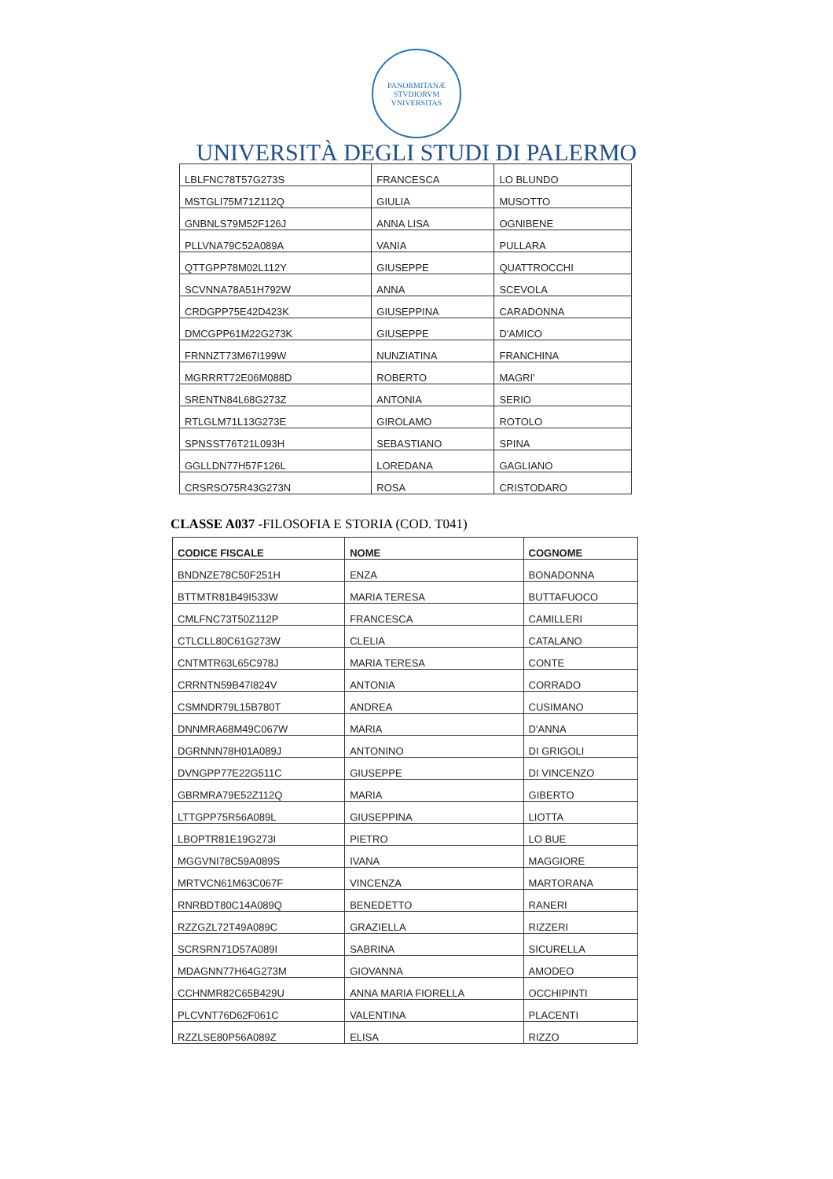PANORMITANÆ STVDIORVM VNIVERSITAS
UNIVERSITÀ DEGLI STUDI DI PALERMO
| LBLFNC78T57G273S | FRANCESCA | LO BLUNDO |
| MSTGLI75M71Z112Q | GIULIA | MUSOTTO |
| GNBNLS79M52F126J | ANNA LISA | OGNIBENE |
| PLLVNA79C52A089A | VANIA | PULLARA |
| QTTGPP78M02L112Y | GIUSEPPE | QUATTROCCHI |
| SCVNNA78A51H792W | ANNA | SCEVOLA |
| CRDGPP75E42D423K | GIUSEPPINA | CARADONNA |
| DMCGPP61M22G273K | GIUSEPPE | D'AMICO |
| FRNNZT73M67I199W | NUNZIATINA | FRANCHINA |
| MGRRRT72E06M088D | ROBERTO | MAGRI' |
| SRENTN84L68G273Z | ANTONIA | SERIO |
| RTLGLM71L13G273E | GIROLAMO | ROTOLO |
| SPNSST76T21L093H | SEBASTIANO | SPINA |
| GGLLDN77H57F126L | LOREDANA | GAGLIANO |
| CRSRSO75R43G273N | ROSA | CRISTODARO |
CLASSE A037 -FILOSOFIA E STORIA (COD. T041)
| CODICE FISCALE | NOME | COGNOME |
| --- | --- | --- |
| BNDNZE78C50F251H | ENZA | BONADONNA |
| BTTMTR81B49I533W | MARIA TERESA | BUTTAFUOCO |
| CMLFNC73T50Z112P | FRANCESCA | CAMILLERI |
| CTLCLL80C61G273W | CLELIA | CATALANO |
| CNTMTR63L65C978J | MARIA TERESA | CONTE |
| CRRNTN59B47I824V | ANTONIA | CORRADO |
| CSMNDR79L15B780T | ANDREA | CUSIMANO |
| DNNMRA68M49C067W | MARIA | D'ANNA |
| DGRNNN78H01A089J | ANTONINO | DI GRIGOLI |
| DVNGPP77E22G511C | GIUSEPPE | DI VINCENZO |
| GBRMRA79E52Z112Q | MARIA | GIBERTO |
| LTTGPP75R56A089L | GIUSEPPINA | LIOTTA |
| LBOPTR81E19G273I | PIETRO | LO BUE |
| MGGVNI78C59A089S | IVANA | MAGGIORE |
| MRTVCN61M63C067F | VINCENZA | MARTORANA |
| RNRBDT80C14A089Q | BENEDETTO | RANERI |
| RZZGZL72T49A089C | GRAZIELLA | RIZZERI |
| SCRSRN71D57A089I | SABRINA | SICURELLA |
| MDAGNN77H64G273M | GIOVANNA | AMODEO |
| CCHNMR82C65B429U | ANNA MARIA FIORELLA | OCCHIPINTI |
| PLCVNT76D62F061C | VALENTINA | PLACENTI |
| RZZLSE80P56A089Z | ELISA | RIZZO |